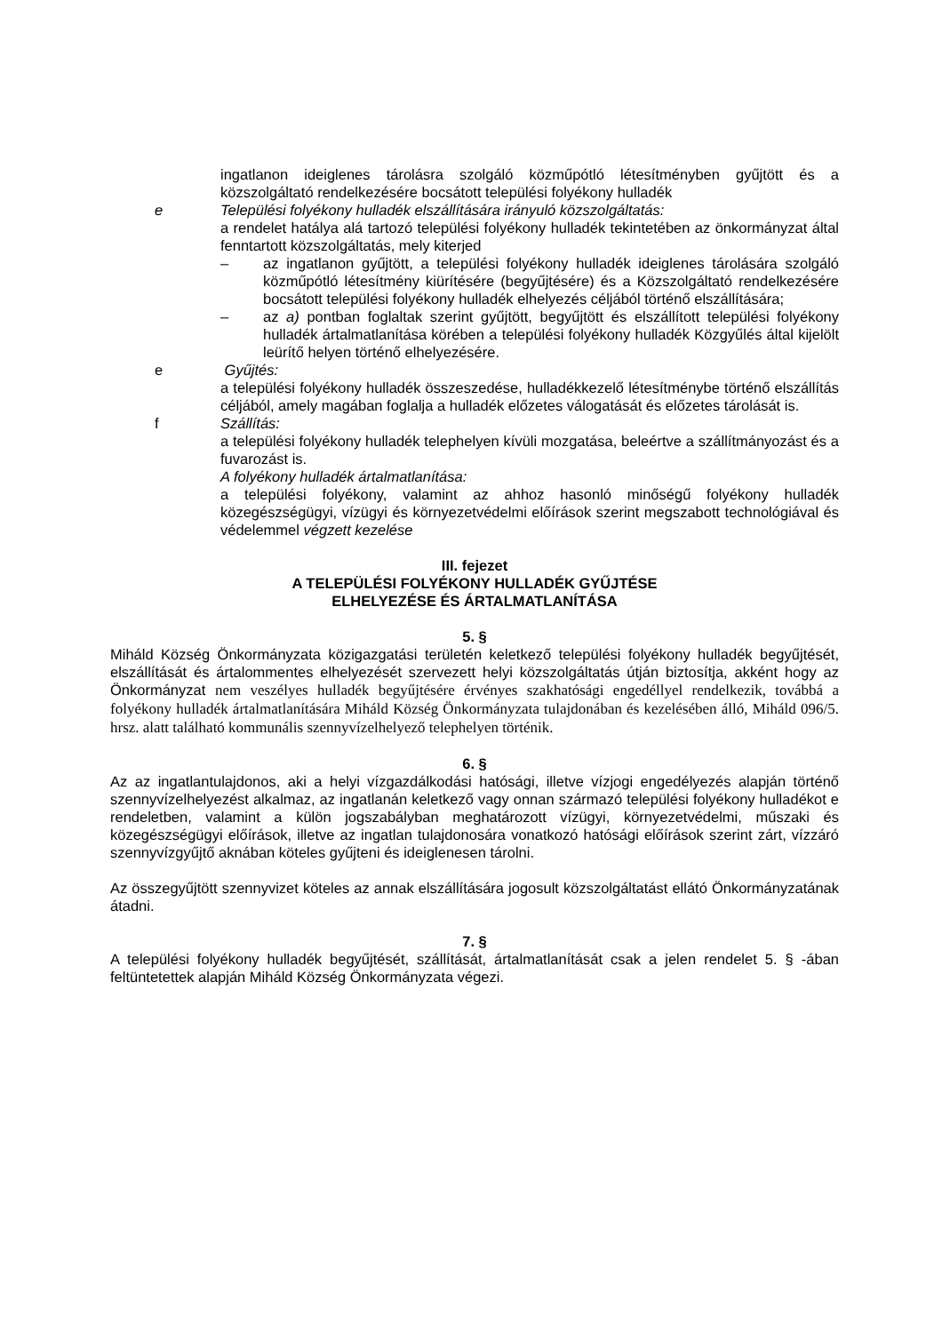ingatlanon ideiglenes tárolásra szolgáló közműpótló létesítményben gyűjtött és a közszolgáltató rendelkezésére bocsátott települési folyékony hulladék
e Települési folyékony hulladék elszállítására irányuló közszolgáltatás:
a rendelet hatálya alá tartozó települési folyékony hulladék tekintetében az önkormányzat által fenntartott közszolgáltatás, mely kiterjed
– az ingatlanon gyűjtött, a települési folyékony hulladék ideiglenes tárolására szolgáló közműpótló létesítmény kiürítésére (begyűjtésére) és a Közszolgáltató rendelkezésére bocsátott települési folyékony hulladék elhelyezés céljából történő elszállítására;
– az a) pontban foglaltak szerint gyűjtött, begyűjtött és elszállított települési folyékony hulladék ártalmatlanítása körében a települési folyékony hulladék Közgyűlés által kijelölt leürítő helyen történő elhelyezésére.
e Gyűjtés:
a települési folyékony hulladék összeszedése, hulladékkezelő létesítménybe történő elszállítás céljából, amely magában foglalja a hulladék előzetes válogatását és előzetes tárolását is.
f Szállítás:
a települési folyékony hulladék telephelyen kívüli mozgatása, beleértve a szállítmányozást és a fuvarozást is.
A folyékony hulladék ártalmatlanítása:
a települési folyékony, valamint az ahhoz hasonló minőségű folyékony hulladék közegészségügyi, vízügyi és környezetvédelmi előírások szerint megszabott technológiával és védelemmel végzett kezelése
III. fejezet
A TELEPÜLÉSI FOLYÉKONY HULLADÉK GYŰJTÉSE
ELHELYEZÉSE ÉS ÁRTALMATLANÍTÁSA
5. §
Miháld Község Önkormányzata közigazgatási területén keletkező települési folyékony hulladék begyűjtését, elszállítását és ártalommentes elhelyezését szervezett helyi közszolgáltatás útján biztosítja, akként hogy az Önkormányzat nem veszélyes hulladék begyűjtésére érvényes szakhatósági engedéllyel rendelkezik, továbbá a folyékony hulladék ártalmatlanítására Miháld Község Önkormányzata tulajdonában és kezelésében álló, Miháld 096/5. hrsz. alatt található kommunális szennyvízelhelyező telephelyen történik.
6. §
Az az ingatlantulajdonos, aki a helyi vízgazdálkodási hatósági, illetve vízjogi engedélyezés alapján történő szennyvízelhelyezést alkalmaz, az ingatlanán keletkező vagy onnan származó települési folyékony hulladékot e rendeletben, valamint a külön jogszabályban meghatározott vízügyi, környezetvédelmi, műszaki és közegészségügyi előírások, illetve az ingatlan tulajdonosára vonatkozó hatósági előírások szerint zárt, vízzáró szennyvízgyűjtő aknában köteles gyűjteni és ideiglenesen tárolni.
Az összegyűjtött szennyvizet köteles az annak elszállítására jogosult közszolgáltatást ellátó Önkormányzatának átadni.
7. §
A települési folyékony hulladék begyűjtését, szállítását, ártalmatlanítását csak a jelen rendelet 5. § -ában feltüntetettek alapján Miháld Község Önkormányzata végezi.